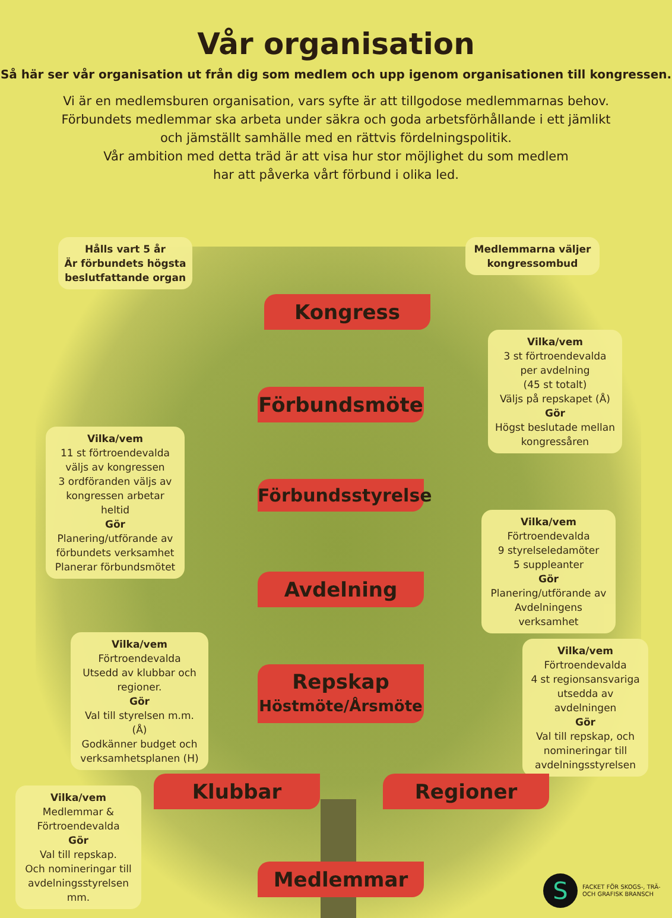Vår organisation
Så här ser vår organisation ut från dig som medlem och upp igenom organisationen till kongressen.
Vi är en medlemsburen organisation, vars syfte är att tillgodose medlemmarnas behov.
Förbundets medlemmar ska arbeta under säkra och goda arbetsförhållande i ett jämlikt
och jämställt samhälle med en rättvis fördelningspolitik.
Vår ambition med detta träd är att visa hur stor möjlighet du som medlem
har att påverka vårt förbund i olika led.
Hålls vart 5 år
Är förbundets högsta beslutfattande organ
Medlemmarna väljer kongressombud
Kongress
Vilka/vem
3 st förtroendevalda per avdelning
(45 st totalt)
Väljs på repskapet (Å)
Gör
Högst beslutade mellan kongressåren
Förbundsmöte
Vilka/vem
11 st förtroendevalda väljs av kongressen
3 ordföranden väljs av kongressen arbetar heltid
Gör
Planering/utförande av förbundets verksamhet
Planerar förbundsmötet
Förbundsstyrelse
Vilka/vem
Förtroendevalda
9 styrelseledamöter
5 suppleanter
Gör
Planering/utförande av Avdelningens verksamhet
Avdelning
Vilka/vem
Förtroendevalda
Utsedd av klubbar och regioner.
Gör
Val till styrelsen m.m. (Å)
Godkänner budget och verksamhetsplanen (H)
Repskap
Höstmöte/Årsmöte
Vilka/vem
Förtroendevalda
4 st regionsansvariga utsedda av avdelningen
Gör
Val till repskap, och nomineringar till avdelningsstyrelsen
Klubbar Regioner
Vilka/vem
Medlemmar & Förtroendevalda
Gör
Val till repskap.
Och nomineringar till avdelningsstyrelsen mm.
Medlemmar
S
FACKET FÖR SKOGS-, TRÄ-
OCH GRAFISK BRANSCH